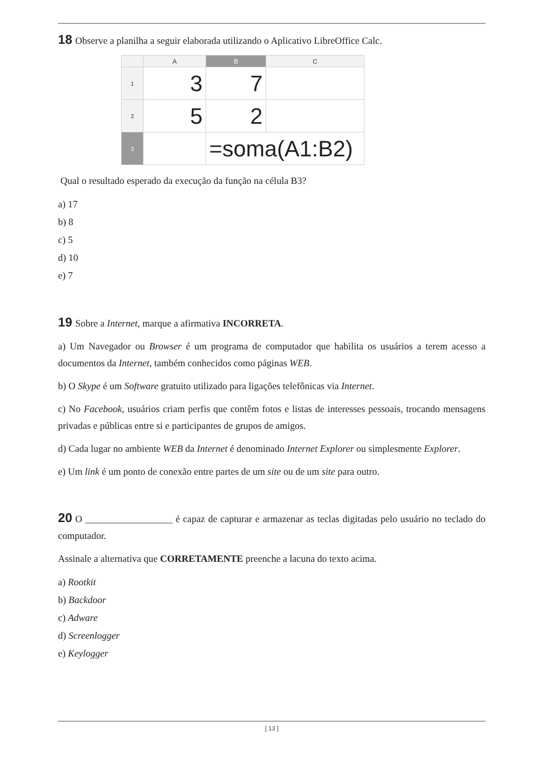18 Observe a planilha a seguir elaborada utilizando o Aplicativo LibreOffice Calc.
| | A | B | C |
| --- | --- | --- | --- |
| 1 | 3 | 7 | |
| 2 | 5 | 2 | |
| 3 | | =soma(A1:B2) | |
Qual o resultado esperado da execução da função na célula B3?
a) 17
b) 8
c) 5
d) 10
e) 7
19 Sobre a Internet, marque a afirmativa INCORRETA.
a) Um Navegador ou Browser é um programa de computador que habilita os usuários a terem acesso a documentos da Internet, também conhecidos como páginas WEB.
b) O Skype é um Software gratuito utilizado para ligações telefônicas via Internet.
c) No Facebook, usuários criam perfis que contêm fotos e listas de interesses pessoais, trocando mensagens privadas e públicas entre si e participantes de grupos de amigos.
d) Cada lugar no ambiente WEB da Internet é denominado Internet Explorer ou simplesmente Explorer.
e) Um link é um ponto de conexão entre partes de um site ou de um site para outro.
20 O __________________ é capaz de capturar e armazenar as teclas digitadas pelo usuário no teclado do computador.
Assinale a alternativa que CORRETAMENTE preenche a lacuna do texto acima.
a) Rootkit
b) Backdoor
c) Adware
d) Screenlogger
e) Keylogger
[ 13 ]